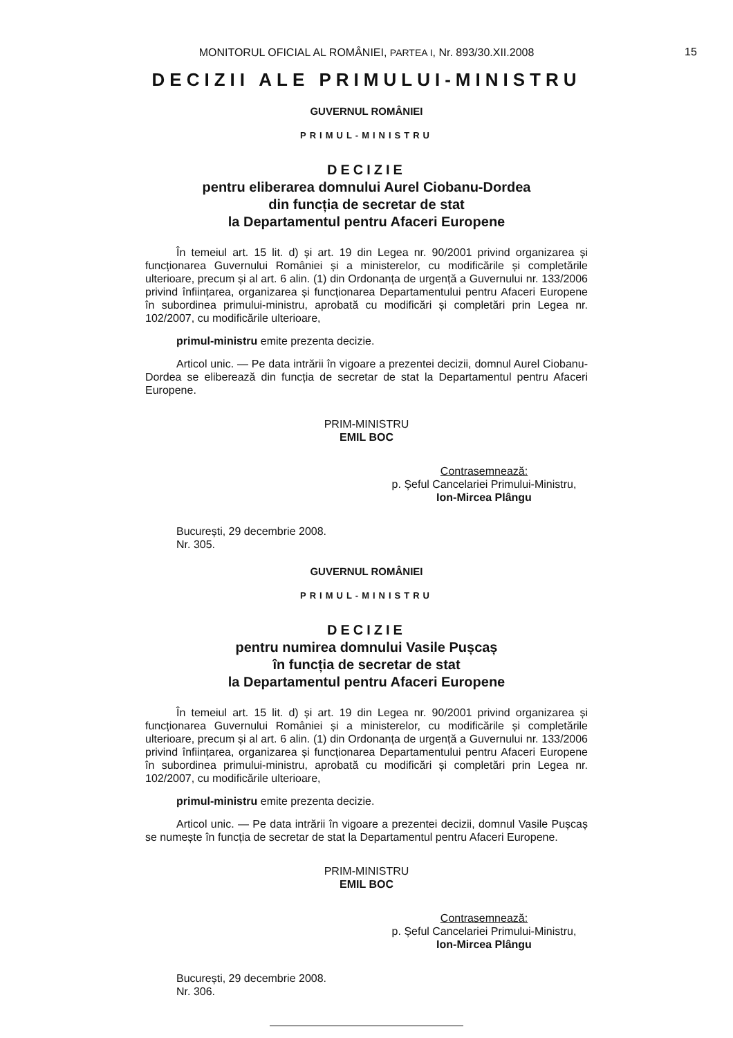15
MONITORUL OFICIAL AL ROMÂNIEI, PARTEA I, Nr. 893/30.XII.2008
DECIZII ALE PRIMULUI-MINISTRU
GUVERNUL ROMÂNIEI
PRIMUL-MINISTRU
DECIZIE
pentru eliberarea domnului Aurel Ciobanu-Dordea
din funcția de secretar de stat
la Departamentul pentru Afaceri Europene
În temeiul art. 15 lit. d) și art. 19 din Legea nr. 90/2001 privind organizarea și funcționarea Guvernului României și a ministerelor, cu modificările și completările ulterioare, precum și al art. 6 alin. (1) din Ordonanța de urgență a Guvernului nr. 133/2006 privind înființarea, organizarea și funcționarea Departamentului pentru Afaceri Europene în subordinea primului-ministru, aprobată cu modificări și completări prin Legea nr. 102/2007, cu modificările ulterioare,
primul-ministru emite prezenta decizie.
Articol unic. — Pe data intrării în vigoare a prezentei decizii, domnul Aurel Ciobanu-Dordea se eliberează din funcția de secretar de stat la Departamentul pentru Afaceri Europene.
PRIM-MINISTRU
EMIL BOC
Contrasemnează:
p. Șeful Cancelariei Primului-Ministru,
Ion-Mircea Plângu
București, 29 decembrie 2008.
Nr. 305.
GUVERNUL ROMÂNIEI
PRIMUL-MINISTRU
DECIZIE
pentru numirea domnului Vasile Pușcaș
în funcția de secretar de stat
la Departamentul pentru Afaceri Europene
În temeiul art. 15 lit. d) și art. 19 din Legea nr. 90/2001 privind organizarea și funcționarea Guvernului României și a ministerelor, cu modificările și completările ulterioare, precum și al art. 6 alin. (1) din Ordonanța de urgență a Guvernului nr. 133/2006 privind înființarea, organizarea și funcționarea Departamentului pentru Afaceri Europene în subordinea primului-ministru, aprobată cu modificări și completări prin Legea nr. 102/2007, cu modificările ulterioare,
primul-ministru emite prezenta decizie.
Articol unic. — Pe data intrării în vigoare a prezentei decizii, domnul Vasile Pușcaș se numește în funcția de secretar de stat la Departamentul pentru Afaceri Europene.
PRIM-MINISTRU
EMIL BOC
Contrasemnează:
p. Șeful Cancelariei Primului-Ministru,
Ion-Mircea Plângu
București, 29 decembrie 2008.
Nr. 306.